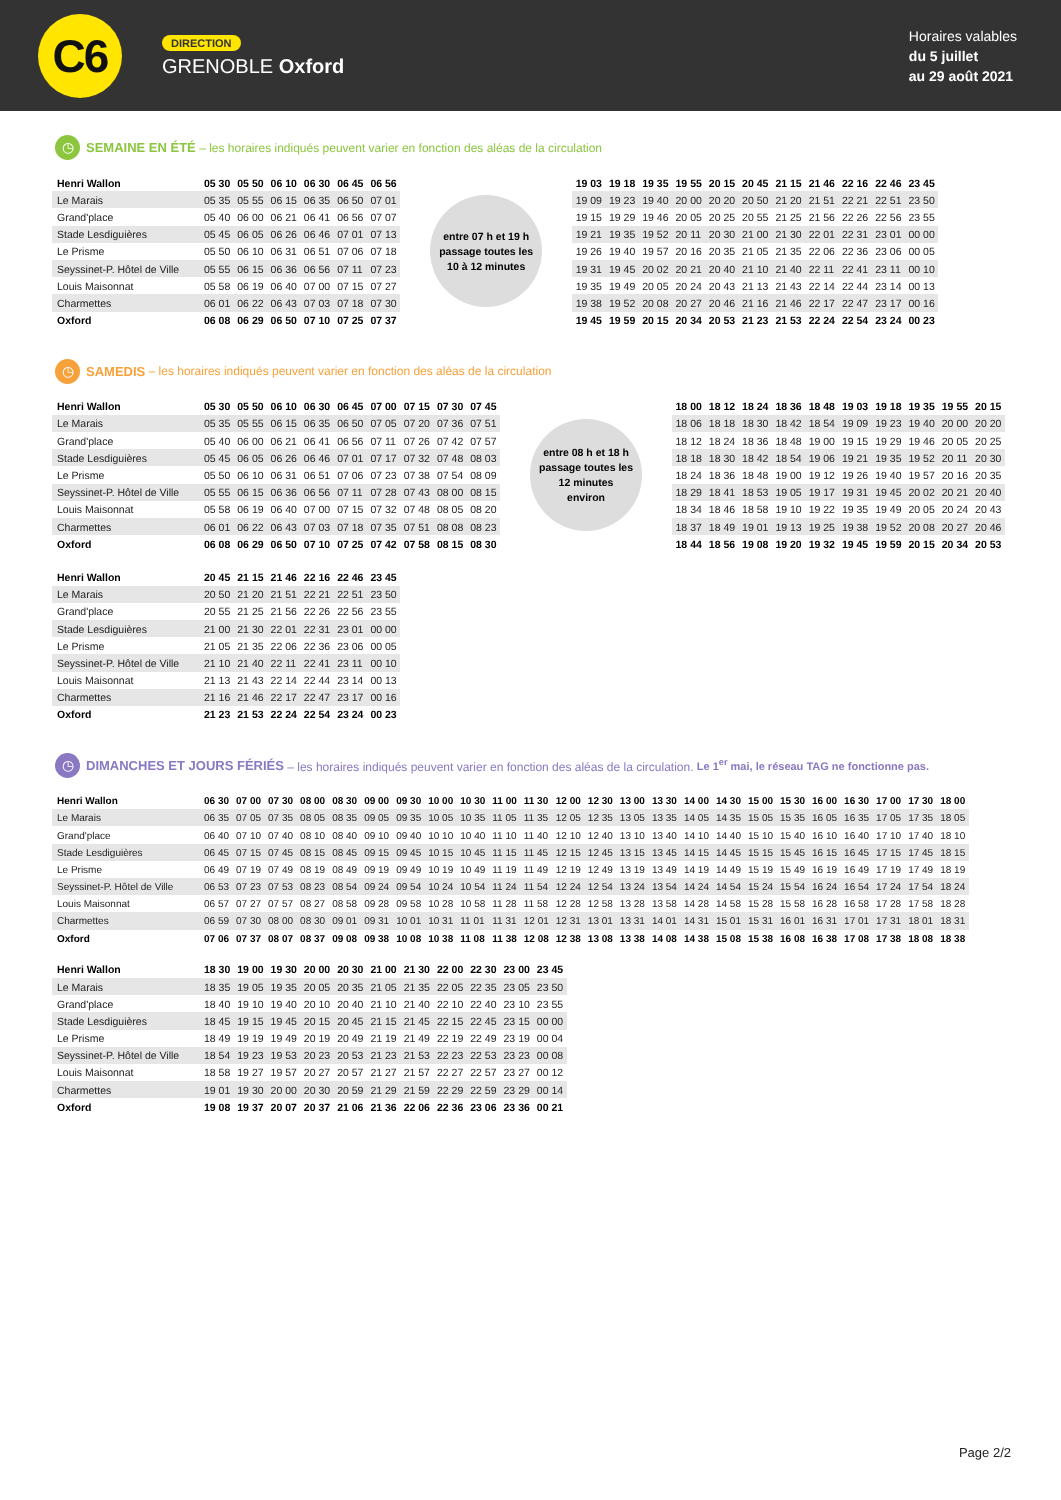C6
DIRECTION
GRENOBLE Oxford
Horaires valables
du 5 juillet
au 29 août 2021
◷ SEMAINE EN ÉTÉ – les horaires indiqués peuvent varier en fonction des aléas de la circulation
| Henri Wallon | 05 30 | 05 50 | 06 10 | 06 30 | 06 45 | 06 56 | entre 07 h et 19 h passage toutes les 10 à 12 minutes | 19 03 | 19 18 | 19 35 | 19 55 | 20 15 | 20 45 | 21 15 | 21 46 | 22 16 | 22 46 | 23 45 |
| Le Marais | 05 35 | 05 55 | 06 15 | 06 35 | 06 50 | 07 01 | | 19 09 | 19 23 | 19 40 | 20 00 | 20 20 | 20 50 | 21 20 | 21 51 | 22 21 | 22 51 | 23 50 |
| Grand'place | 05 40 | 06 00 | 06 21 | 06 41 | 06 56 | 07 07 | | 19 15 | 19 29 | 19 46 | 20 05 | 20 25 | 20 55 | 21 25 | 21 56 | 22 26 | 22 56 | 23 55 |
| Stade Lesdiguières | 05 45 | 06 05 | 06 26 | 06 46 | 07 01 | 07 13 | | 19 21 | 19 35 | 19 52 | 20 11 | 20 30 | 21 00 | 21 30 | 22 01 | 22 31 | 23 01 | 00 00 |
| Le Prisme | 05 50 | 06 10 | 06 31 | 06 51 | 07 06 | 07 18 | | 19 26 | 19 40 | 19 57 | 20 16 | 20 35 | 21 05 | 21 35 | 22 06 | 22 36 | 23 06 | 00 05 |
| Seyssinet-P. Hôtel de Ville | 05 55 | 06 15 | 06 36 | 06 56 | 07 11 | 07 23 | | 19 31 | 19 45 | 20 02 | 20 21 | 20 40 | 21 10 | 21 40 | 22 11 | 22 41 | 23 11 | 00 10 |
| Louis Maisonnat | 05 58 | 06 19 | 06 40 | 07 00 | 07 15 | 07 27 | | 19 35 | 19 49 | 20 05 | 20 24 | 20 43 | 21 13 | 21 43 | 22 14 | 22 44 | 23 14 | 00 13 |
| Charmettes | 06 01 | 06 22 | 06 43 | 07 03 | 07 18 | 07 30 | | 19 38 | 19 52 | 20 08 | 20 27 | 20 46 | 21 16 | 21 46 | 22 17 | 22 47 | 23 17 | 00 16 |
| Oxford | 06 08 | 06 29 | 06 50 | 07 10 | 07 25 | 07 37 | | 19 45 | 19 59 | 20 15 | 20 34 | 20 53 | 21 23 | 21 53 | 22 24 | 22 54 | 23 24 | 00 23 |
◷ SAMEDIS – les horaires indiqués peuvent varier en fonction des aléas de la circulation
| Henri Wallon | 05 30 | 05 50 | 06 10 | 06 30 | 06 45 | 07 00 | 07 15 | 07 30 | 07 45 | entre 08 h et 18 h passage toutes les 12 minutes environ | 18 00 | 18 12 | 18 24 | 18 36 | 18 48 | 19 03 | 19 18 | 19 35 | 19 55 | 20 15 |
| Le Marais | 05 35 | 05 55 | 06 15 | 06 35 | 06 50 | 07 05 | 07 20 | 07 36 | 07 51 | | 18 06 | 18 18 | 18 30 | 18 42 | 18 54 | 19 09 | 19 23 | 19 40 | 20 00 | 20 20 |
| Grand'place | 05 40 | 06 00 | 06 21 | 06 41 | 06 56 | 07 11 | 07 26 | 07 42 | 07 57 | | 18 12 | 18 24 | 18 36 | 18 48 | 19 00 | 19 15 | 19 29 | 19 46 | 20 05 | 20 25 |
| Stade Lesdiguières | 05 45 | 06 05 | 06 26 | 06 46 | 07 01 | 07 17 | 07 32 | 07 48 | 08 03 | | 18 18 | 18 30 | 18 42 | 18 54 | 19 06 | 19 21 | 19 35 | 19 52 | 20 11 | 20 30 |
| Le Prisme | 05 50 | 06 10 | 06 31 | 06 51 | 07 06 | 07 23 | 07 38 | 07 54 | 08 09 | | 18 24 | 18 36 | 18 48 | 19 00 | 19 12 | 19 26 | 19 40 | 19 57 | 20 16 | 20 35 |
| Seyssinet-P. Hôtel de Ville | 05 55 | 06 15 | 06 36 | 06 56 | 07 11 | 07 28 | 07 43 | 08 00 | 08 15 | | 18 29 | 18 41 | 18 53 | 19 05 | 19 17 | 19 31 | 19 45 | 20 02 | 20 21 | 20 40 |
| Louis Maisonnat | 05 58 | 06 19 | 06 40 | 07 00 | 07 15 | 07 32 | 07 48 | 08 05 | 08 20 | | 18 34 | 18 46 | 18 58 | 19 10 | 19 22 | 19 35 | 19 49 | 20 05 | 20 24 | 20 43 |
| Charmettes | 06 01 | 06 22 | 06 43 | 07 03 | 07 18 | 07 35 | 07 51 | 08 08 | 08 23 | | 18 37 | 18 49 | 19 01 | 19 13 | 19 25 | 19 38 | 19 52 | 20 08 | 20 27 | 20 46 |
| Oxford | 06 08 | 06 29 | 06 50 | 07 10 | 07 25 | 07 42 | 07 58 | 08 15 | 08 30 | | 18 44 | 18 56 | 19 08 | 19 20 | 19 32 | 19 45 | 19 59 | 20 15 | 20 34 | 20 53 |
| Henri Wallon | 20 45 | 21 15 | 21 46 | 22 16 | 22 46 | 23 45 |
| Le Marais | 20 50 | 21 20 | 21 51 | 22 21 | 22 51 | 23 50 |
| Grand'place | 20 55 | 21 25 | 21 56 | 22 26 | 22 56 | 23 55 |
| Stade Lesdiguières | 21 00 | 21 30 | 22 01 | 22 31 | 23 01 | 00 00 |
| Le Prisme | 21 05 | 21 35 | 22 06 | 22 36 | 23 06 | 00 05 |
| Seyssinet-P. Hôtel de Ville | 21 10 | 21 40 | 22 11 | 22 41 | 23 11 | 00 10 |
| Louis Maisonnat | 21 13 | 21 43 | 22 14 | 22 44 | 23 14 | 00 13 |
| Charmettes | 21 16 | 21 46 | 22 17 | 22 47 | 23 17 | 00 16 |
| Oxford | 21 23 | 21 53 | 22 24 | 22 54 | 23 24 | 00 23 |
◷ DIMANCHES ET JOURS FÉRIÉS – les horaires indiqués peuvent varier en fonction des aléas de la circulation. Le 1<sup>er</sup> mai, le réseau TAG ne fonctionne pas.
| Henri Wallon | 06 30 | 07 00 | 07 30 | 08 00 | 08 30 | 09 00 | 09 30 | 10 00 | 10 30 | 11 00 | 11 30 | 12 00 | 12 30 | 13 00 | 13 30 | 14 00 | 14 30 | 15 00 | 15 30 | 16 00 | 16 30 | 17 00 | 17 30 | 18 00 |
| Le Marais | 06 35 | 07 05 | 07 35 | 08 05 | 08 35 | 09 05 | 09 35 | 10 05 | 10 35 | 11 05 | 11 35 | 12 05 | 12 35 | 13 05 | 13 35 | 14 05 | 14 35 | 15 05 | 15 35 | 16 05 | 16 35 | 17 05 | 17 35 | 18 05 |
| Grand'place | 06 40 | 07 10 | 07 40 | 08 10 | 08 40 | 09 10 | 09 40 | 10 10 | 10 40 | 11 10 | 11 40 | 12 10 | 12 40 | 13 10 | 13 40 | 14 10 | 14 40 | 15 10 | 15 40 | 16 10 | 16 40 | 17 10 | 17 40 | 18 10 |
| Stade Lesdiguières | 06 45 | 07 15 | 07 45 | 08 15 | 08 45 | 09 15 | 09 45 | 10 15 | 10 45 | 11 15 | 11 45 | 12 15 | 12 45 | 13 15 | 13 45 | 14 15 | 14 45 | 15 15 | 15 45 | 16 15 | 16 45 | 17 15 | 17 45 | 18 15 |
| Le Prisme | 06 49 | 07 19 | 07 49 | 08 19 | 08 49 | 09 19 | 09 49 | 10 19 | 10 49 | 11 19 | 11 49 | 12 19 | 12 49 | 13 19 | 13 49 | 14 19 | 14 49 | 15 19 | 15 49 | 16 19 | 16 49 | 17 19 | 17 49 | 18 19 |
| Seyssinet-P. Hôtel de Ville | 06 53 | 07 23 | 07 53 | 08 23 | 08 54 | 09 24 | 09 54 | 10 24 | 10 54 | 11 24 | 11 54 | 12 24 | 12 54 | 13 24 | 13 54 | 14 24 | 14 54 | 15 24 | 15 54 | 16 24 | 16 54 | 17 24 | 17 54 | 18 24 |
| Louis Maisonnat | 06 57 | 07 27 | 07 57 | 08 27 | 08 58 | 09 28 | 09 58 | 10 28 | 10 58 | 11 28 | 11 58 | 12 28 | 12 58 | 13 28 | 13 58 | 14 28 | 14 58 | 15 28 | 15 58 | 16 28 | 16 58 | 17 28 | 17 58 | 18 28 |
| Charmettes | 06 59 | 07 30 | 08 00 | 08 30 | 09 01 | 09 31 | 10 01 | 10 31 | 11 01 | 11 31 | 12 01 | 12 31 | 13 01 | 13 31 | 14 01 | 14 31 | 15 01 | 15 31 | 16 01 | 16 31 | 17 01 | 17 31 | 18 01 | 18 31 |
| Oxford | 07 06 | 07 37 | 08 07 | 08 37 | 09 08 | 09 38 | 10 08 | 10 38 | 11 08 | 11 38 | 12 08 | 12 38 | 13 08 | 13 38 | 14 08 | 14 38 | 15 08 | 15 38 | 16 08 | 16 38 | 17 08 | 17 38 | 18 08 | 18 38 |
| Henri Wallon | 18 30 | 19 00 | 19 30 | 20 00 | 20 30 | 21 00 | 21 30 | 22 00 | 22 30 | 23 00 | 23 45 |
| Le Marais | 18 35 | 19 05 | 19 35 | 20 05 | 20 35 | 21 05 | 21 35 | 22 05 | 22 35 | 23 05 | 23 50 |
| Grand'place | 18 40 | 19 10 | 19 40 | 20 10 | 20 40 | 21 10 | 21 40 | 22 10 | 22 40 | 23 10 | 23 55 |
| Stade Lesdiguières | 18 45 | 19 15 | 19 45 | 20 15 | 20 45 | 21 15 | 21 45 | 22 15 | 22 45 | 23 15 | 00 00 |
| Le Prisme | 18 49 | 19 19 | 19 49 | 20 19 | 20 49 | 21 19 | 21 49 | 22 19 | 22 49 | 23 19 | 00 04 |
| Seyssinet-P. Hôtel de Ville | 18 54 | 19 23 | 19 53 | 20 23 | 20 53 | 21 23 | 21 53 | 22 23 | 22 53 | 23 23 | 00 08 |
| Louis Maisonnat | 18 58 | 19 27 | 19 57 | 20 27 | 20 57 | 21 27 | 21 57 | 22 27 | 22 57 | 23 27 | 00 12 |
| Charmettes | 19 01 | 19 30 | 20 00 | 20 30 | 20 59 | 21 29 | 21 59 | 22 29 | 22 59 | 23 29 | 00 14 |
| Oxford | 19 08 | 19 37 | 20 07 | 20 37 | 21 06 | 21 36 | 22 06 | 22 36 | 23 06 | 23 36 | 00 21 |
Page 2/2